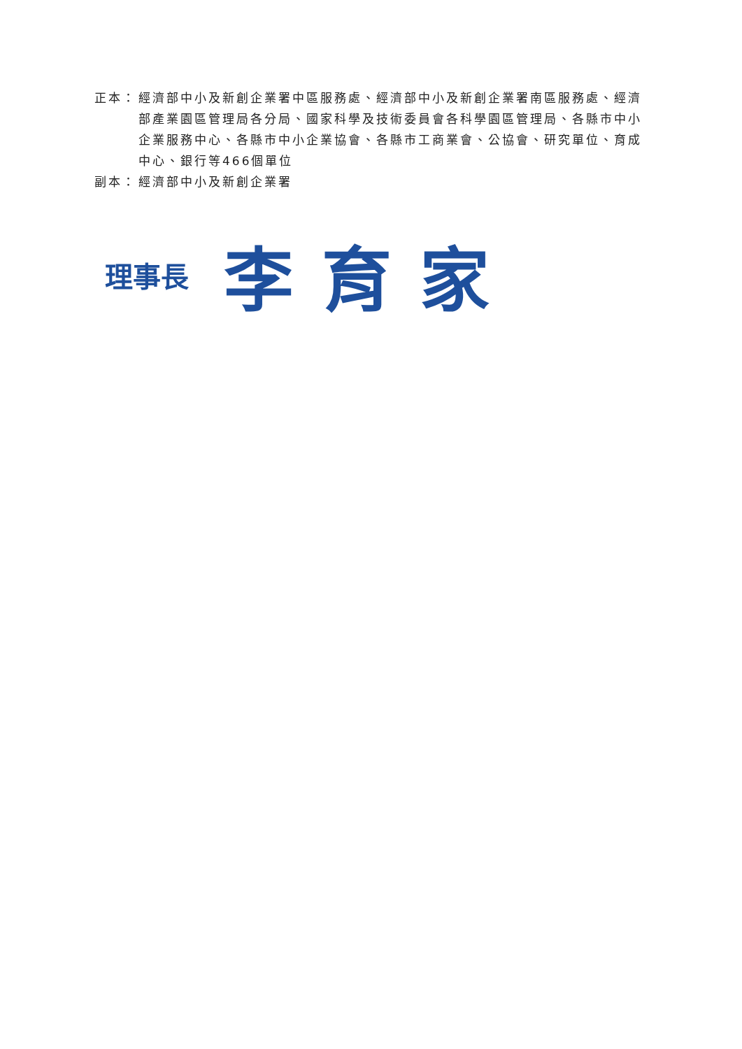正本： 經濟部中小及新創企業署中區服務處、經濟部中小及新創企業署南區服務處、經濟部產業園區管理局各分局、國家科學及技術委員會各科學園區管理局、各縣市中小企業服務中心、各縣市中小企業協會、各縣市工商業會、公協會、研究單位、育成中心、銀行等466個單位
副本： 經濟部中小及新創企業署
理事長 李育家